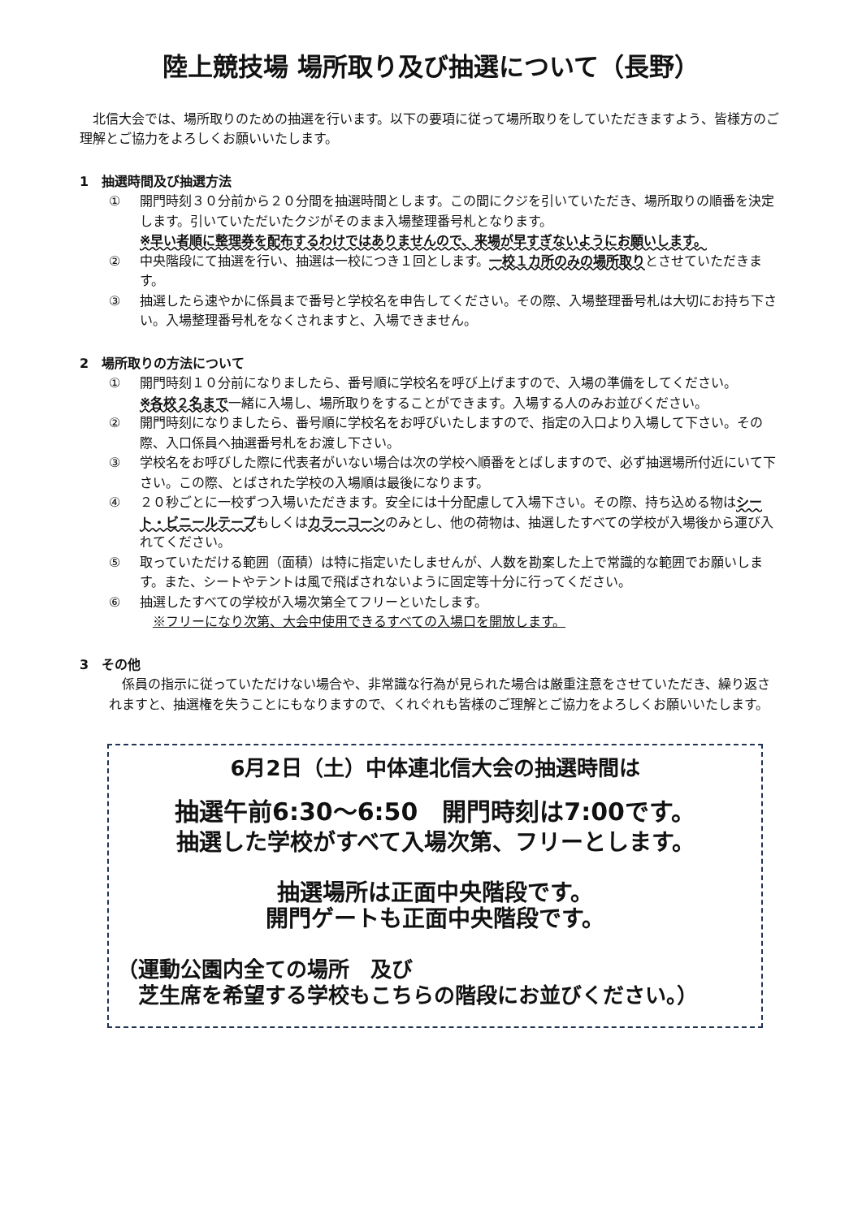陸上競技場 場所取り及び抽選について（長野）
　北信大会では、場所取りのための抽選を行います。以下の要項に従って場所取りをしていただきますよう、皆様方のご理解とご協力をよろしくお願いいたします。
1　抽選時間及び抽選方法
① 開門時刻３０分前から２０分間を抽選時間とします。この間にクジを引いていただき、場所取りの順番を決定します。引いていただいたクジがそのまま入場整理番号札となります。
※早い者順に整理券を配布するわけではありませんので、来場が早すぎないようにお願いします。
② 中央階段にて抽選を行い、抽選は一校につき１回とします。一校１カ所のみの場所取りとさせていただきます。
③ 抽選したら速やかに係員まで番号と学校名を申告してください。その際、入場整理番号札は大切にお持ち下さい。入場整理番号札をなくされますと、入場できません。
2　場所取りの方法について
① 開門時刻１０分前になりましたら、番号順に学校名を呼び上げますので、入場の準備をしてください。
※各校２名まで一緒に入場し、場所取りをすることができます。入場する人のみお並びください。
② 開門時刻になりましたら、番号順に学校名をお呼びいたしますので、指定の入口より入場して下さい。その際、入口係員へ抽選番号札をお渡し下さい。
③ 学校名をお呼びした際に代表者がいない場合は次の学校へ順番をとばしますので、必ず抽選場所付近にいて下さい。この際、とばされた学校の入場順は最後になります。
④ ２０秒ごとに一校ずつ入場いただきます。安全には十分配慮して入場下さい。その際、持ち込める物はシート・ビニールテープもしくはカラーコーンのみとし、他の荷物は、抽選したすべての学校が入場後から運び入れてください。
⑤ 取っていただける範囲（面積）は特に指定いたしませんが、人数を勘案した上で常識的な範囲でお願いします。また、シートやテントは風で飛ばされないように固定等十分に行ってください。
⑥ 抽選したすべての学校が入場次第全てフリーといたします。
　※フリーになり次第、大会中使用できるすべての入場口を開放します。
3　その他
　係員の指示に従っていただけない場合や、非常識な行為が見られた場合は厳重注意をさせていただき、繰り返されますと、抽選権を失うことにもなりますので、くれぐれも皆様のご理解とご協力をよろしくお願いいたします。
6月2日（土）中体連北信大会の抽選時間は
抽選午前6:30～6:50　開門時刻は7:00です。
抽選した学校がすべて入場次第、フリーとします。
抽選場所は正面中央階段です。
開門ゲートも正面中央階段です。
（運動公園内全ての場所　及び
　芝生席を希望する学校もこちらの階段にお並びください。）